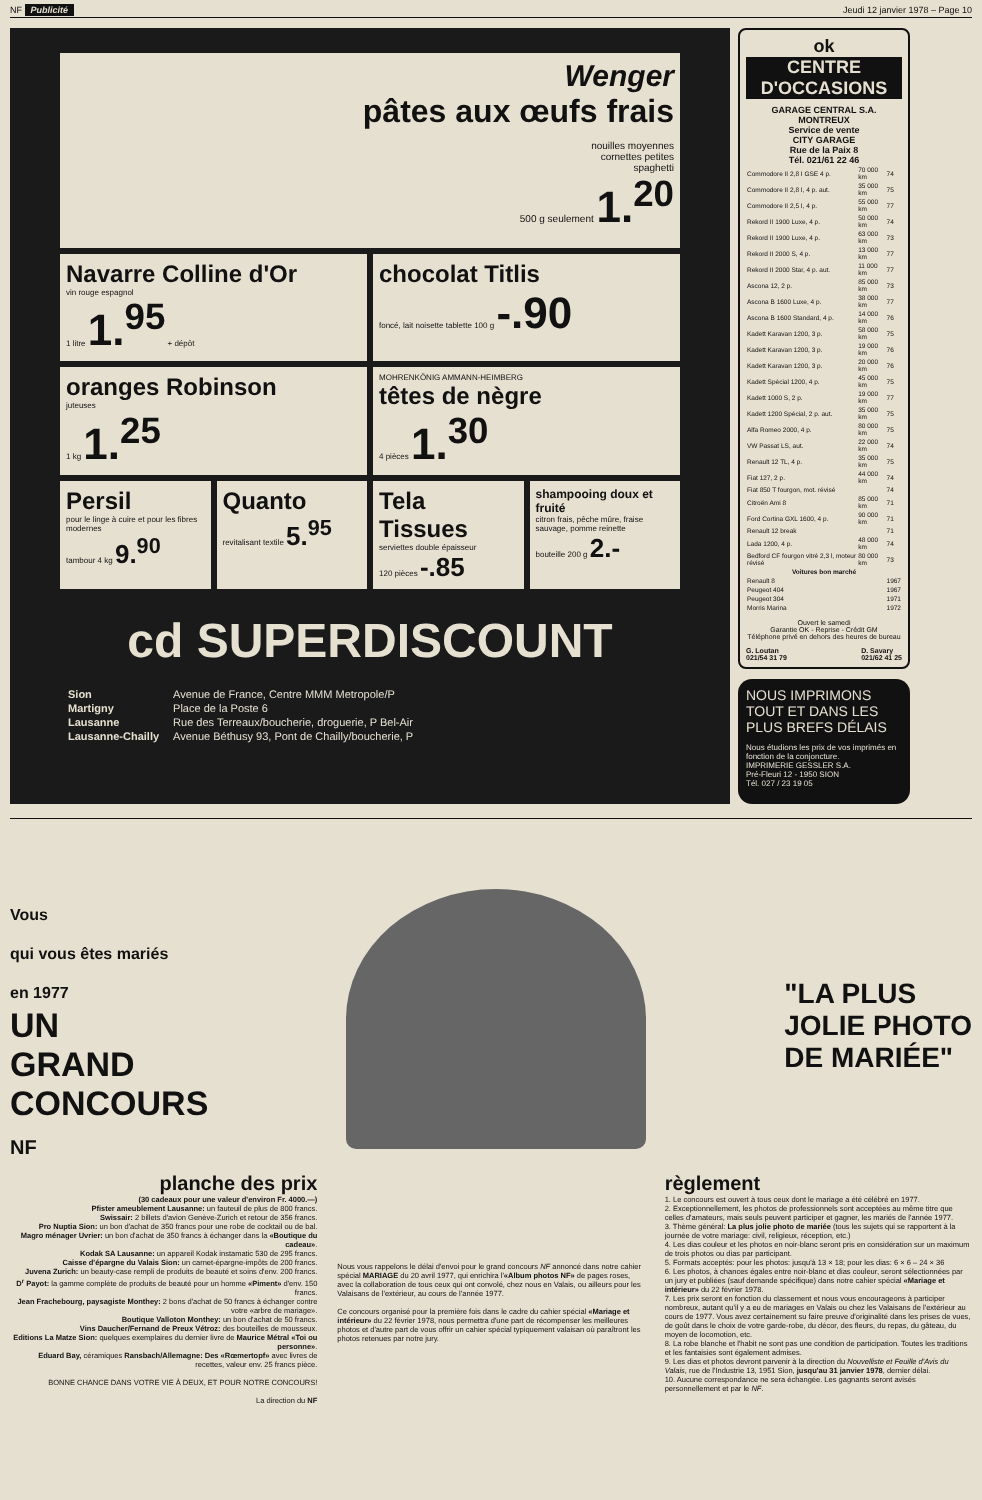NF Publicité Jeudi 12 janvier 1978 – Page 10
Wenger
pâtes aux œufs frais
nouilles moyennes
cornettes petites
spaghetti
500 g seulement 1.<sup>20</sup>
Navarre Colline d'Or
vin rouge espagnol
1 litre 1.<sup>95</sup> + dépôt
chocolat Titlis
foncé, lait noisette tablette 100 g -.90
oranges Robinson
juteuses
1 kg 1.<sup>25</sup>
MOHRENKÖNIG AMMANN-HEIMBERG
têtes de nègre
4 pièces 1.<sup>30</sup>
Persil
pour le linge à cuire et pour les fibres modernes
tambour 4 kg 9.<sup>90</sup>
Quanto
revitalisant textile 5.<sup>95</sup>
Tela Tissues
serviettes double épaisseur
120 pièces -.85
shampooing doux et fruité
citron frais, pêche mûre, fraise sauvage, pomme reinette
bouteille 200 g 2.-
cd SUPERDISCOUNT
| Sion | Avenue de France, Centre MMM Metropole/P |
| Martigny | Place de la Poste 6 |
| Lausanne | Rue des Terreaux/boucherie, droguerie, P Bel-Air |
| Lausanne-Chailly | Avenue Béthusy 93, Pont de Chailly/boucherie, P |
ok
CENTRE D'OCCASIONS
GARAGE CENTRAL S.A.
MONTREUX
Service de vente
CITY GARAGE
Rue de la Paix 8
Tél. 021/61 22 46
| Commodore II 2,8 I GSE 4 p. | 70 000 km | 74 |
| Commodore II 2,8 I, 4 p. aut. | 35 000 km | 75 |
| Commodore II 2,5 I, 4 p. | 55 000 km | 77 |
| Rekord II 1900 Luxe, 4 p. | 50 000 km | 74 |
| Rekord II 1900 Luxe, 4 p. | 63 000 km | 73 |
| Rekord II 2000 S, 4 p. | 13 000 km | 77 |
| Rekord II 2000 Star, 4 p. aut. | 11 000 km | 77 |
| Ascona 12, 2 p. | 85 000 km | 73 |
| Ascona B 1600 Luxe, 4 p. | 38 000 km | 77 |
| Ascona B 1600 Standard, 4 p. | 14 000 km | 76 |
| Kadett Karavan 1200, 3 p. | 58 000 km | 75 |
| Kadett Karavan 1200, 3 p. | 19 000 km | 76 |
| Kadett Karavan 1200, 3 p. | 20 000 km | 76 |
| Kadett Spécial 1200, 4 p. | 45 000 km | 75 |
| Kadett 1000 S, 2 p. | 19 000 km | 77 |
| Kadett 1200 Spécial, 2 p. aut. | 35 000 km | 75 |
| Alfa Romeo 2000, 4 p. | 80 000 km | 75 |
| VW Passat LS, aut. | 22 000 km | 74 |
| Renault 12 TL, 4 p. | 35 000 km | 75 |
| Fiat 127, 2 p. | 44 000 km | 74 |
| Fiat 850 T fourgon, mot. révisé | | 74 |
| Citroën Ami 8 | 85 000 km | 71 |
| Ford Cortina GXL 1600, 4 p. | 90 000 km | 71 |
| Renault 12 break | | 71 |
| Lada 1200, 4 p. | 48 000 km | 74 |
| Bedford CF fourgon vitré 2,3 l, moteur révisé | 80 000 km | 73 |
| Voitures bon marché | | |
| Renault 8 | | 1967 |
| Peugeot 404 | | 1967 |
| Peugeot 304 | | 1971 |
| Morris Marina | | 1972 |
Ouvert le samedi
Garantie OK - Reprise - Crédit GM
Téléphone privé en dehors des heures de bureau
G. Loutan
021/54 31 79 D. Savary
021/62 41 25
NOUS IMPRIMONS TOUT ET DANS LES PLUS BREFS DÉLAIS
Nous étudions les prix de vos imprimés en fonction de la conjoncture.
IMPRIMERIE GESSLER S.A.
Pré-Fleuri 12 - 1950 SION
Tél. 027 / 23 19 05
Vous
qui vous êtes mariés
en 1977
UN
GRAND
CONCOURS
NF
"LA PLUS
JOLIE PHOTO
DE MARIÉE"
planche des prix
(30 cadeaux pour une valeur d'environ Fr. 4000.—)
Pfister ameublement Lausanne: un fauteuil de plus de 800 francs.
Swissair: 2 billets d'avion Genève-Zurich et retour de 356 francs.
Pro Nuptia Sion: un bon d'achat de 350 francs pour une robe de cocktail ou de bal.
Magro ménager Uvrier: un bon d'achat de 350 francs à échanger dans la «Boutique du cadeau».
Kodak SA Lausanne: un appareil Kodak instamatic 530 de 295 francs.
Caisse d'épargne du Valais Sion: un carnet-épargne-impôts de 200 francs.
Juvena Zurich: un beauty-case rempli de produits de beauté et soins d'env. 200 francs.
D<sup>r</sup> Payot: la gamme complète de produits de beauté pour un homme «Piment» d'env. 150 francs.
Jean Frachebourg, paysagiste Monthey: 2 bons d'achat de 50 francs à échanger contre votre «arbre de mariage».
Boutique Valloton Monthey: un bon d'achat de 50 francs.
Vins Daucher/Fernand de Preux Vétroz: des bouteilles de mousseux.
Editions La Matze Sion: quelques exemplaires du dernier livre de Maurice Métral «Toi ou personne».
Eduard Bay, céramiques Ransbach/Allemagne: Des «Rœmertopf» avec livres de recettes, valeur env. 25 francs pièce.
BONNE CHANCE DANS VOTRE VIE À DEUX, ET POUR NOTRE CONCOURS!
La direction du NF
Nous vous rappelons le délai d'envoi pour le grand concours NF annoncé dans notre cahier spécial MARIAGE du 20 avril 1977, qui enrichira l'«Album photos NF» de pages roses, avec la collaboration de tous ceux qui ont convolé, chez nous en Valais, ou ailleurs pour les Valaisans de l'extérieur, au cours de l'année 1977.
Ce concours organisé pour la première fois dans le cadre du cahier spécial «Mariage et intérieur» du 22 février 1978, nous permettra d'une part de récompenser les meilleures photos et d'autre part de vous offrir un cahier spécial typiquement valaisan où paraîtront les photos retenues par notre jury.
règlement
1. Le concours est ouvert à tous ceux dont le mariage a été célébré en 1977.
2. Exceptionnellement, les photos de professionnels sont acceptées au même titre que celles d'amateurs, mais seuls peuvent participer et gagner, les mariés de l'année 1977.
3. Thème général: La plus jolie photo de mariée (tous les sujets qui se rapportent à la journée de votre mariage: civil, religieux, réception, etc.)
4. Les dias couleur et les photos en noir-blanc seront pris en considération sur un maximum de trois photos ou dias par participant.
5. Formats acceptés: pour les photos: jusqu'à 13 × 18; pour les dias: 6 × 6 – 24 × 36
6. Les photos, à chances égales entre noir-blanc et dias couleur, seront sélectionnées par un jury et publiées (sauf demande spécifique) dans notre cahier spécial «Mariage et intérieur» du 22 février 1978.
7. Les prix seront en fonction du classement et nous vous encourageons à participer nombreux, autant qu'il y a eu de mariages en Valais ou chez les Valaisans de l'extérieur au cours de 1977. Vous avez certainement su faire preuve d'originalité dans les prises de vues, de goût dans le choix de votre garde-robe, du décor, des fleurs, du repas, du gâteau, du moyen de locomotion, etc.
8. La robe blanche et l'habit ne sont pas une condition de participation. Toutes les traditions et les fantaisies sont également admises.
9. Les dias et photos devront parvenir à la direction du Nouvelliste et Feuille d'Avis du Valais, rue de l'Industrie 13, 1951 Sion, jusqu'au 31 janvier 1978, dernier délai.
10. Aucune correspondance ne sera échangée. Les gagnants seront avisés personnellement et par le NF.